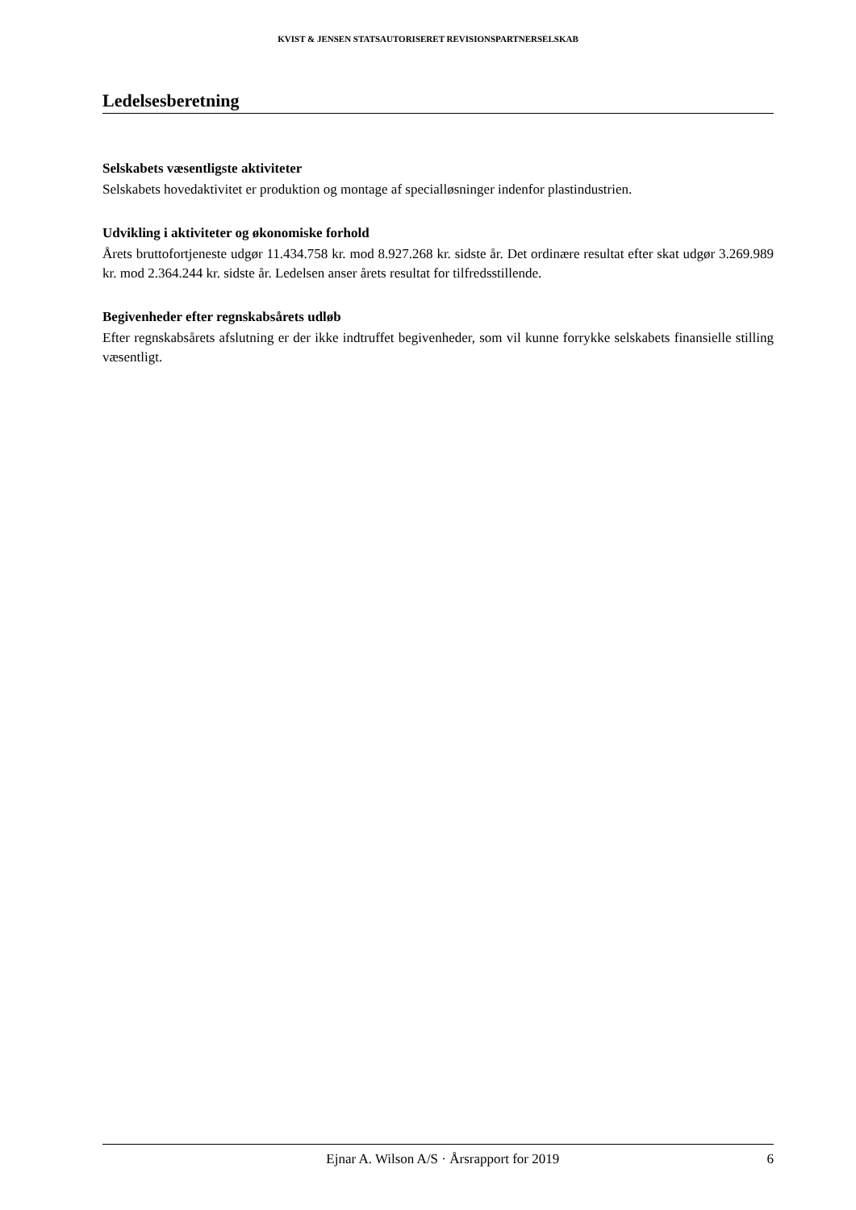KVIST & JENSEN STATSAUTORISERET REVISIONSPARTNERSELSKAB
Ledelsesberetning
Selskabets væsentligste aktiviteter
Selskabets hovedaktivitet er produktion og montage af specialløsninger indenfor plastindustrien.
Udvikling i aktiviteter og økonomiske forhold
Årets bruttofortjeneste udgør 11.434.758 kr. mod 8.927.268 kr. sidste år. Det ordinære resultat efter skat udgør 3.269.989 kr. mod 2.364.244 kr. sidste år. Ledelsen anser årets resultat for tilfredsstillende.
Begivenheder efter regnskabsårets udløb
Efter regnskabsårets afslutning er der ikke indtruffet begivenheder, som vil kunne forrykke selskabets finansielle stilling væsentligt.
Ejnar A. Wilson A/S · Årsrapport for 2019 6